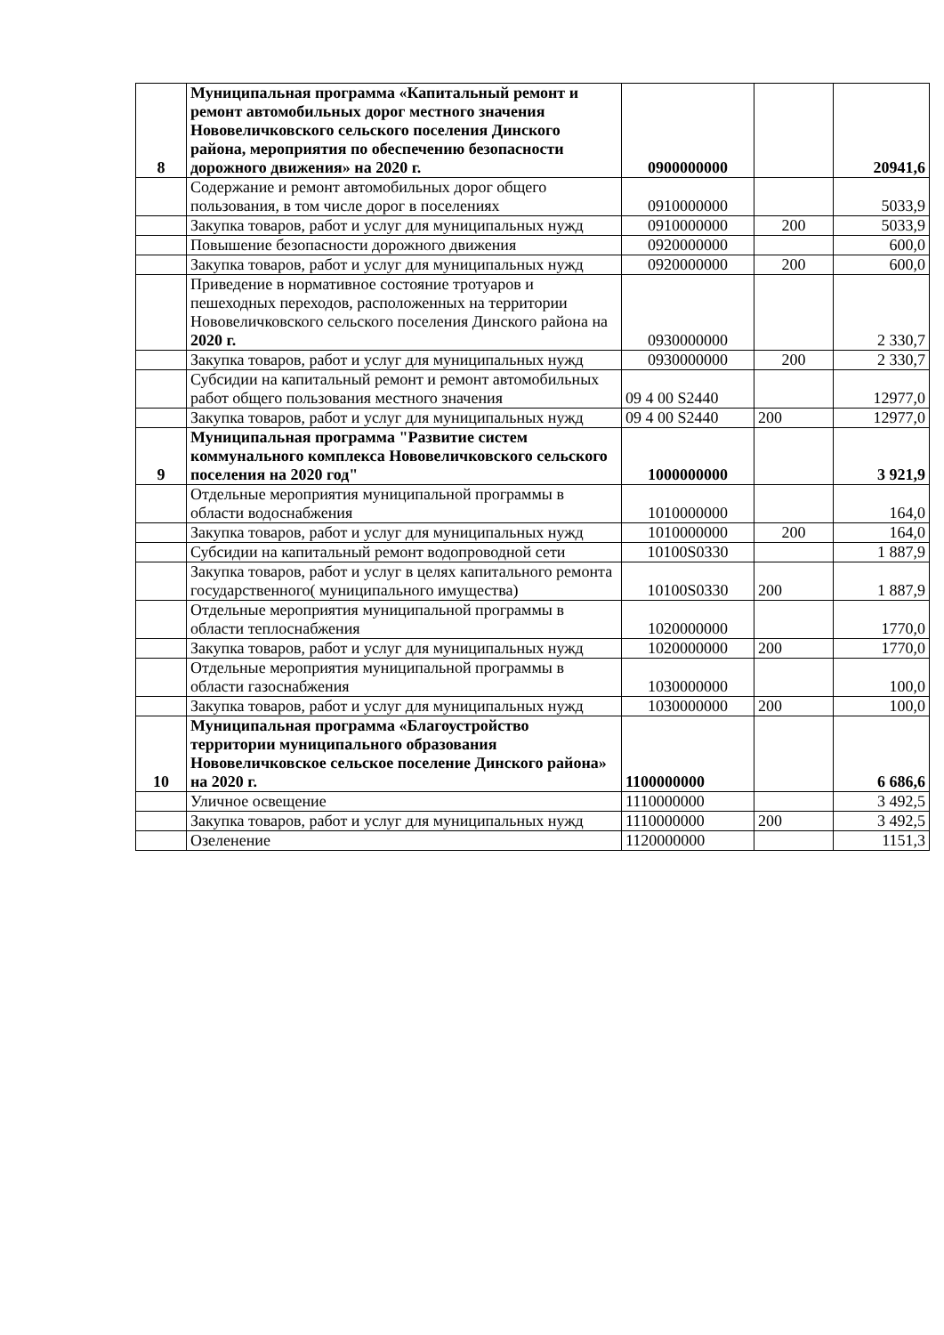| 8 | Муниципальная программа «Капитальный ремонт и ремонт автомобильных дорог местного значения Нововеличковского сельского поселения Динского района, мероприятия по обеспечению безопасности дорожного движения» на 2020 г. | 0900000000 | | 20941,6 |
| | Содержание и ремонт автомобильных дорог общего пользования, в том числе дорог в поселениях | 0910000000 | | 5033,9 |
| | Закупка товаров, работ и услуг для муниципальных нужд | 0910000000 | 200 | 5033,9 |
| | Повышение безопасности дорожного движения | 0920000000 | | 600,0 |
| | Закупка товаров, работ и услуг для муниципальных нужд | 0920000000 | 200 | 600,0 |
| | Приведение в нормативное состояние тротуаров и пешеходных переходов, расположенных на территории Нововеличковского сельского поселения Динского района на 2020 г. | 0930000000 | | 2 330,7 |
| | Закупка товаров, работ и услуг для муниципальных нужд | 0930000000 | 200 | 2 330,7 |
| | Субсидии на капитальный ремонт и ремонт автомобильных работ общего пользования местного значения | 09 4 00 S2440 | | 12977,0 |
| | Закупка товаров, работ и услуг для муниципальных нужд | 09 4 00 S2440 | 200 | 12977,0 |
| 9 | Муниципальная программа "Развитие систем коммунального комплекса Нововеличковского сельского поселения на 2020 год" | 1000000000 | | 3 921,9 |
| | Отдельные мероприятия муниципальной программы в области водоснабжения | 1010000000 | | 164,0 |
| | Закупка товаров, работ и услуг для муниципальных нужд | 1010000000 | 200 | 164,0 |
| | Субсидии на капитальный ремонт водопроводной сети | 10100S0330 | | 1 887,9 |
| | Закупка товаров, работ и услуг в целях капитального ремонта государственного( муниципального имущества) | 10100S0330 | 200 | 1 887,9 |
| | Отдельные мероприятия муниципальной программы в области теплоснабжения | 1020000000 | | 1770,0 |
| | Закупка товаров, работ и услуг для муниципальных нужд | 1020000000 | 200 | 1770,0 |
| | Отдельные мероприятия муниципальной программы в области газоснабжения | 1030000000 | | 100,0 |
| | Закупка товаров, работ и услуг для муниципальных нужд | 1030000000 | 200 | 100,0 |
| 10 | Муниципальная программа «Благоустройство территории муниципального образования Нововеличковское сельское поселение Динского района» на 2020 г. | 1100000000 | | 6 686,6 |
| | Уличное освещение | 1110000000 | | 3 492,5 |
| | Закупка товаров, работ и услуг для муниципальных нужд | 1110000000 | 200 | 3 492,5 |
| | Озеленение | 1120000000 | | 1151,3 |